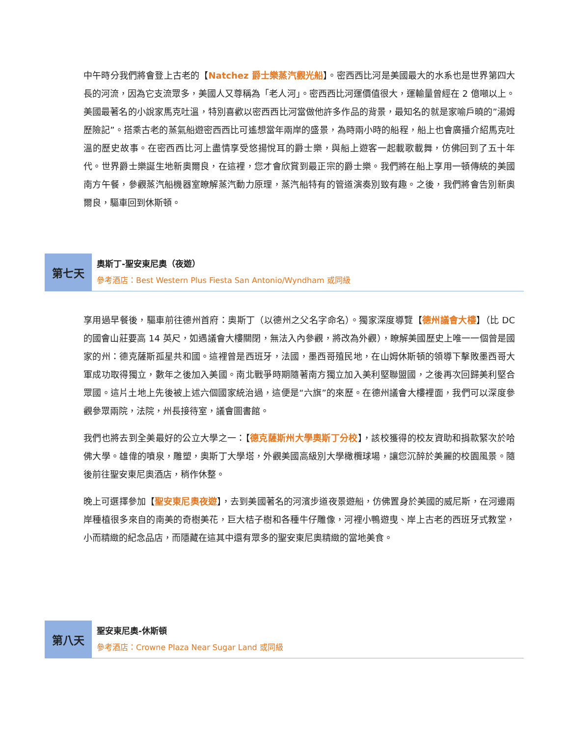中午時分我們將會登上古老的【Natchez 爵士樂蒸汽觀光船】。密西西比河是美國最大的水系也是世界第四大長的河流，因為它支流眾多，美國人又尊稱為「老人河」。密西西比河運價值很大，運輸量曾經在 2 億噸以上。美國最著名的小說家馬克吐溫，特別喜歡以密西西比河當做他許多作品的背景，最知名的就是家喻戶曉的”湯姆歷險記”。搭乘古老的蒸氣船遊密西西比可遙想當年兩岸的盛景，為時兩小時的船程，船上也會廣播介紹馬克吐溫的歷史故事。在密西西比河上盡情享受悠揚悅耳的爵士樂，與船上遊客一起載歌載舞，仿佛回到了五十年代。世界爵士樂誕生地新奧爾良，在這裡，您才會欣賞到最正宗的爵士樂。我們將在船上享用一頓傳統的美國南方午餐，參觀蒸汽船機器室瞭解蒸汽動力原理，蒸汽船特有的管道演奏別致有趣。之後，我們將會告別新奧爾良，驅車回到休斯頓。
第七天
奧斯丁-聖安東尼奧（夜遊）
參考酒店：Best Western Plus Fiesta San Antonio/Wyndham 或同級
享用過早餐後，驅車前往德州首府：奧斯丁（以德州之父名字命名）。獨家深度導覽【德州議會大樓】（比 DC 的國會山莊要高 14 英尺，如遇議會大樓關閉，無法入內參觀，將改為外觀），瞭解美國歷史上唯一一個曾是國家的州：德克薩斯孤星共和國。這裡曾是西班牙，法國，墨西哥殖民地，在山姆休斯頓的領導下擊敗墨西哥大軍成功取得獨立，數年之後加入美國。南北戰爭時期隨著南方獨立加入美利堅聯盟國，之後再次回歸美利堅合眾國。這片土地上先後被上述六個國家統治過，這便是“六旗”的來歷。在德州議會大樓裡面，我們可以深度參觀參眾兩院，法院，州長接待室，議會圖書館。
我們也將去到全美最好的公立大學之一：【德克薩斯州大學奧斯丁分校】，該校獲得的校友資助和捐款緊次於哈佛大學。雄偉的噴泉，雕塑，奧斯丁大學塔，外觀美國高級別大學橄欖球場，讓您沉醉於美麗的校園風景。隨後前往聖安東尼奧酒店，稍作休整。
晚上可選擇參加【聖安東尼奧夜遊】，去到美國著名的河濱步道夜景遊船，仿佛置身於美國的威尼斯，在河邊兩岸種植很多來自的南美的奇樹美花，巨大桔子樹和各種牛仔雕像，河裡小鴨遊曳、岸上古老的西班牙式教堂，小而精緻的紀念品店，而隱藏在這其中還有眾多的聖安東尼奧精緻的當地美食。
第八天
聖安東尼奧-休斯頓
參考酒店：Crowne Plaza Near Sugar Land 或同級